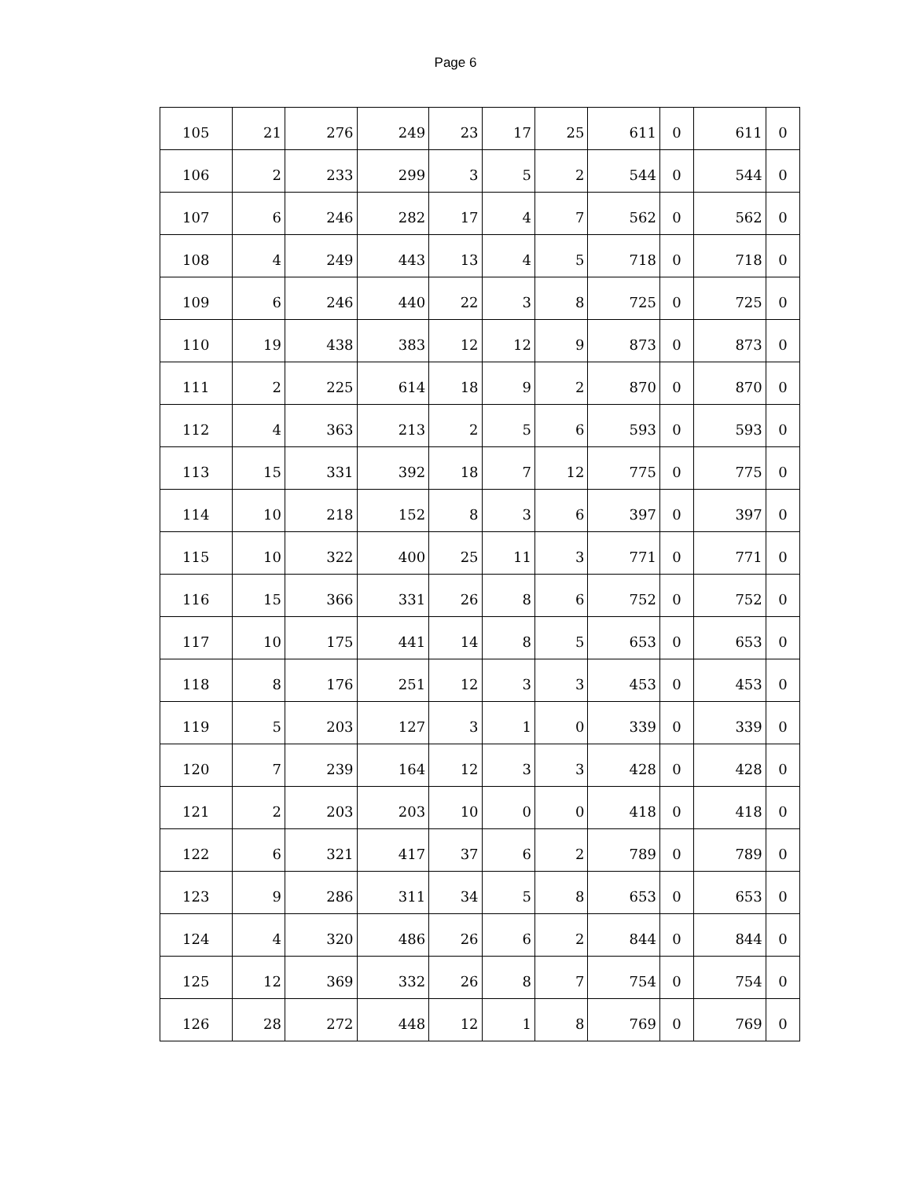Page 6
| 105 | 21 | 276 | 249 | 23 | 17 | 25 | 611 | 0 | 611 | 0 |
| 106 | 2 | 233 | 299 | 3 | 5 | 2 | 544 | 0 | 544 | 0 |
| 107 | 6 | 246 | 282 | 17 | 4 | 7 | 562 | 0 | 562 | 0 |
| 108 | 4 | 249 | 443 | 13 | 4 | 5 | 718 | 0 | 718 | 0 |
| 109 | 6 | 246 | 440 | 22 | 3 | 8 | 725 | 0 | 725 | 0 |
| 110 | 19 | 438 | 383 | 12 | 12 | 9 | 873 | 0 | 873 | 0 |
| 111 | 2 | 225 | 614 | 18 | 9 | 2 | 870 | 0 | 870 | 0 |
| 112 | 4 | 363 | 213 | 2 | 5 | 6 | 593 | 0 | 593 | 0 |
| 113 | 15 | 331 | 392 | 18 | 7 | 12 | 775 | 0 | 775 | 0 |
| 114 | 10 | 218 | 152 | 8 | 3 | 6 | 397 | 0 | 397 | 0 |
| 115 | 10 | 322 | 400 | 25 | 11 | 3 | 771 | 0 | 771 | 0 |
| 116 | 15 | 366 | 331 | 26 | 8 | 6 | 752 | 0 | 752 | 0 |
| 117 | 10 | 175 | 441 | 14 | 8 | 5 | 653 | 0 | 653 | 0 |
| 118 | 8 | 176 | 251 | 12 | 3 | 3 | 453 | 0 | 453 | 0 |
| 119 | 5 | 203 | 127 | 3 | 1 | 0 | 339 | 0 | 339 | 0 |
| 120 | 7 | 239 | 164 | 12 | 3 | 3 | 428 | 0 | 428 | 0 |
| 121 | 2 | 203 | 203 | 10 | 0 | 0 | 418 | 0 | 418 | 0 |
| 122 | 6 | 321 | 417 | 37 | 6 | 2 | 789 | 0 | 789 | 0 |
| 123 | 9 | 286 | 311 | 34 | 5 | 8 | 653 | 0 | 653 | 0 |
| 124 | 4 | 320 | 486 | 26 | 6 | 2 | 844 | 0 | 844 | 0 |
| 125 | 12 | 369 | 332 | 26 | 8 | 7 | 754 | 0 | 754 | 0 |
| 126 | 28 | 272 | 448 | 12 | 1 | 8 | 769 | 0 | 769 | 0 |